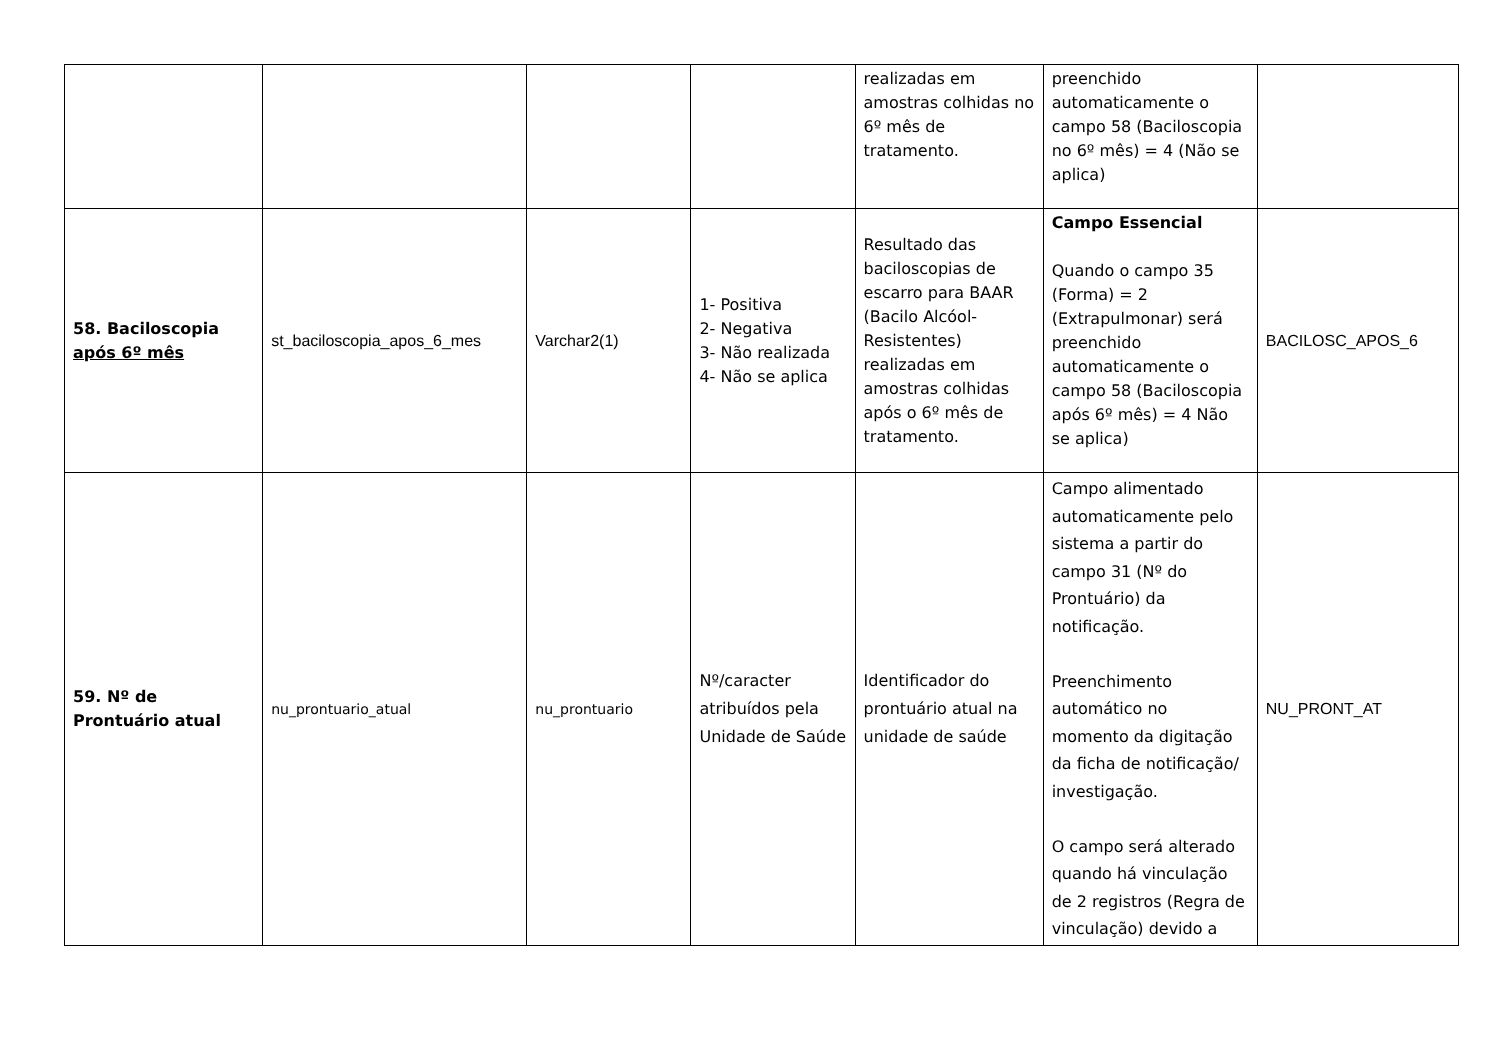| | | | | realizadas em amostras colhidas no 6º mês de tratamento. | preenchido automaticamente o campo 58 (Baciloscopia no 6º mês) = 4 (Não se aplica) | |
| 58. Baciloscopia após 6º mês | st_baciloscopia_apos_6_mes | Varchar2(1) | 1- Positiva 2- Negativa 3- Não realizada 4- Não se aplica | Resultado das baciloscopias de escarro para BAAR (Bacilo Alcóol-Resistentes) realizadas em amostras colhidas após o 6º mês de tratamento. | Campo Essencial Quando o campo 35 (Forma) = 2 (Extrapulmonar) será preenchido automaticamente o campo 58 (Baciloscopia após 6º mês) = 4 Não se aplica) | BACILOSC_APOS_6 |
| 59. Nº de Prontuário atual | nu_prontuario_atual | nu_prontuario | Nº/caracter atribuídos pela Unidade de Saúde | Identificador do prontuário atual na unidade de saúde | Campo alimentado automaticamente pelo sistema a partir do campo 31 (Nº do Prontuário) da notificação. Preenchimento automático no momento da digitação da ficha de notificação/ investigação. O campo será alterado quando há vinculação de 2 registros (Regra de vinculação) devido a | NU_PRONT_AT |